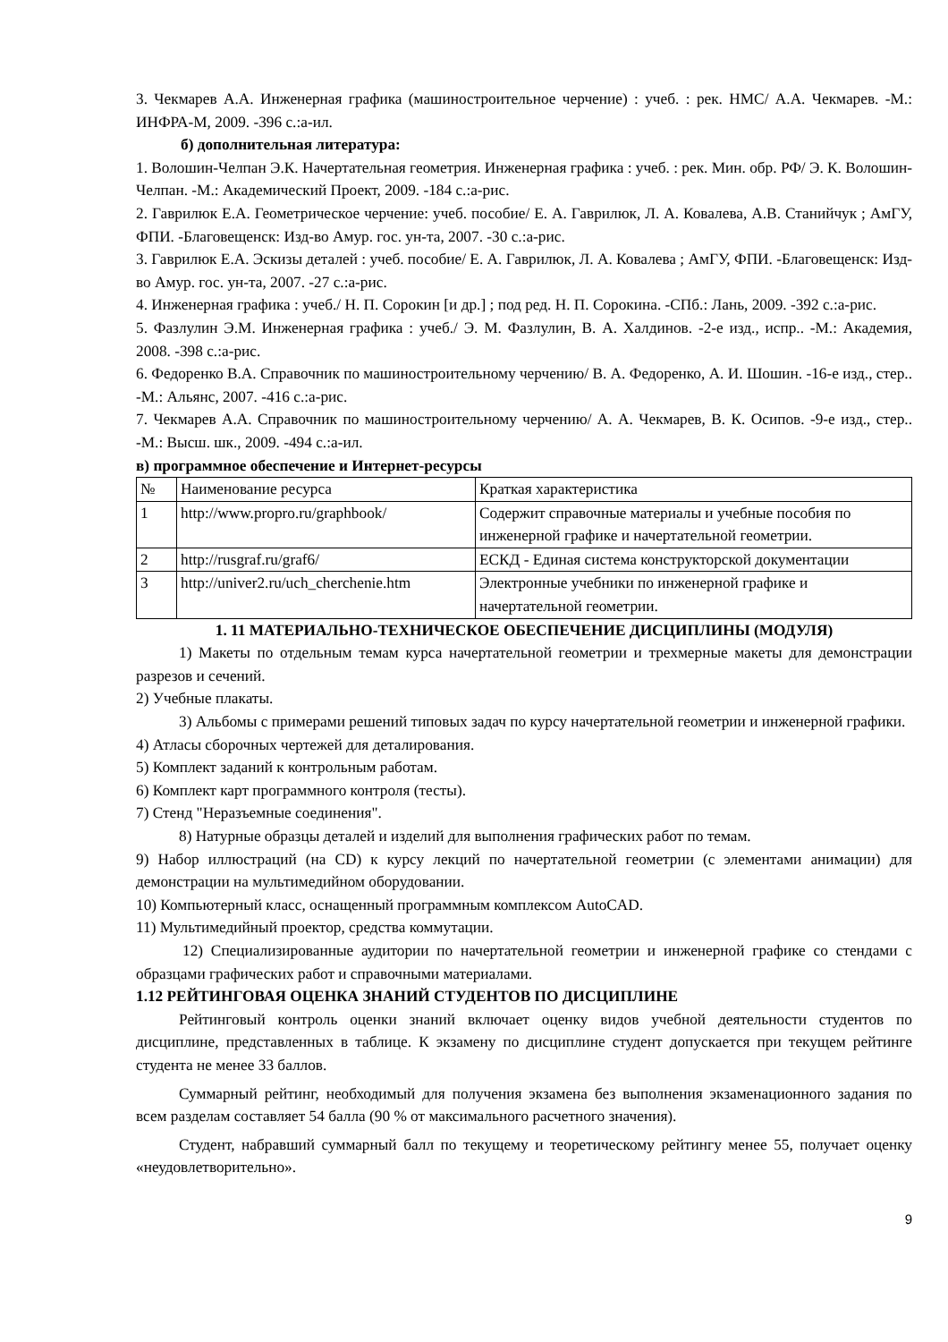3. Чекмарев А.А. Инженерная графика (машиностроительное черчение) : учеб. : рек. НМС/ А.А. Чекмарев. -М.: ИНФРА-М, 2009. -396 с.:а-ил.
б) дополнительная литература:
1. Волошин-Челпан Э.К. Начертательная геометрия. Инженерная графика : учеб. : рек. Мин. обр. РФ/ Э. К. Волошин-Челпан. -М.: Академический Проект, 2009. -184 с.:а-рис.
2. Гаврилюк Е.А. Геометрическое черчение: учеб. пособие/ Е. А. Гаврилюк, Л. А. Ковалева, А.В. Станийчук ; АмГУ, ФПИ. -Благовещенск: Изд-во Амур. гос. ун-та, 2007. -30 с.:а-рис.
3. Гаврилюк Е.А. Эскизы деталей : учеб. пособие/ Е. А. Гаврилюк, Л. А. Ковалева ; АмГУ, ФПИ. -Благовещенск: Изд-во Амур. гос. ун-та, 2007. -27 с.:а-рис.
4. Инженерная графика : учеб./ Н. П. Сорокин [и др.] ; под ред. Н. П. Сорокина. -СПб.: Лань, 2009. -392 с.:а-рис.
5. Фазлулин Э.М. Инженерная графика : учеб./ Э. М. Фазлулин, В. А. Халдинов. -2-е изд., испр.. -М.: Академия, 2008. -398 с.:а-рис.
6. Федоренко В.А. Справочник по машиностроительному черчению/ В. А. Федоренко, А. И. Шошин. -16-е изд., стер.. -М.: Альянс, 2007. -416 с.:а-рис.
7. Чекмарев А.А. Справочник по машиностроительному черчению/ А. А. Чекмарев, В. К. Осипов. -9-е изд., стер.. -М.: Высш. шк., 2009. -494 с.:а-ил.
в) программное обеспечение и Интернет-ресурсы
| № | Наименование ресурса | Краткая характеристика |
| 1 | http://www.propro.ru/graphbook/ | Содержит справочные материалы и учебные пособия по инженерной графике и начертательной геометрии. |
| 2 | http://rusgraf.ru/graf6/ | ЕСКД - Единая система конструкторской документации |
| 3 | http://univer2.ru/uch_cherchenie.htm | Электронные учебники по инженерной графике и начертательной геометрии. |
1. 11 МАТЕРИАЛЬНО-ТЕХНИЧЕСКОЕ ОБЕСПЕЧЕНИЕ ДИСЦИПЛИНЫ (МОДУЛЯ)
1) Макеты по отдельным темам курса начертательной геометрии и трехмерные макеты для демонстрации разрезов и сечений.
2) Учебные плакаты.
3) Альбомы с примерами решений типовых задач по курсу начертательной геометрии и инженерной графики.
4) Атласы сборочных чертежей для деталирования.
5) Комплект заданий к контрольным работам.
6) Комплект карт программного контроля (тесты).
7) Стенд "Неразъемные соединения".
8) Натурные образцы деталей и изделий для выполнения графических работ по темам.
9) Набор иллюстраций (на CD) к курсу лекций по начертательной геометрии (с элементами анимации) для демонстрации на мультимедийном оборудовании.
10) Компьютерный класс, оснащенный программным комплексом AutoCAD.
11) Мультимедийный проектор, средства коммутации.
12) Специализированные аудитории по начертательной геометрии и инженерной графике со стендами с образцами графических работ и справочными материалами.
1.12 РЕЙТИНГОВАЯ ОЦЕНКА ЗНАНИЙ СТУДЕНТОВ ПО ДИСЦИПЛИНЕ
Рейтинговый контроль оценки знаний включает оценку видов учебной деятельности студентов по дисциплине, представленных в таблице. К экзамену по дисциплине студент допускается при текущем рейтинге студента не менее 33 баллов.
Суммарный рейтинг, необходимый для получения экзамена без выполнения экзаменационного задания по всем разделам составляет 54 балла (90 % от максимального расчетного значения).
Студент, набравший суммарный балл по текущему и теоретическому рейтингу менее 55, получает оценку «неудовлетворительно».
9